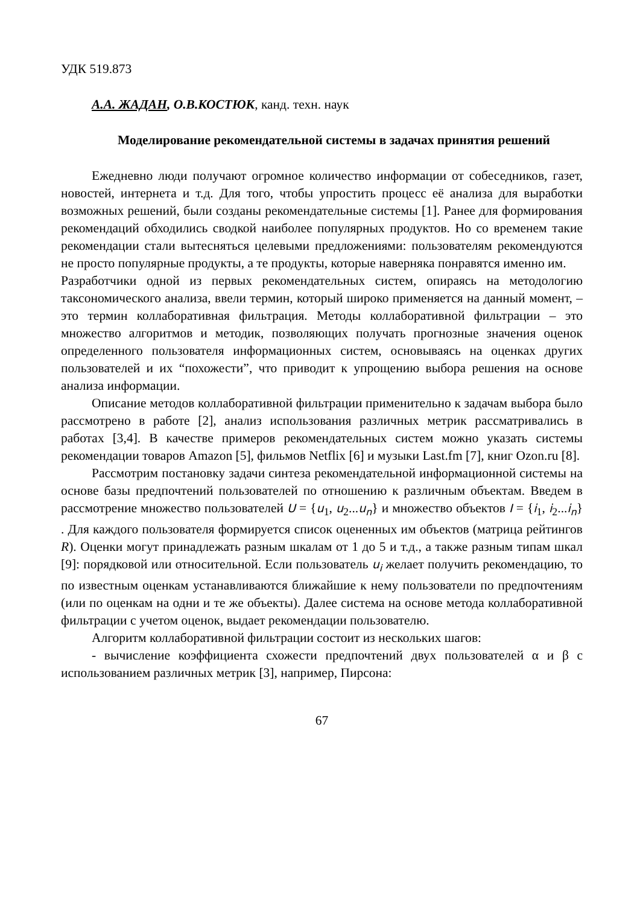УДК 519.873
А.А. ЖАДАН, О.В.КОСТЮК, канд. техн. наук
Моделирование рекомендательной системы в задачах принятия решений
Ежедневно люди получают огромное количество информации от собеседников, газет, новостей, интернета и т.д. Для того, чтобы упростить процесс её анализа для выработки возможных решений, были созданы рекомендательные системы [1]. Ранее для формирования рекомендаций обходились сводкой наиболее популярных продуктов. Но со временем такие рекомендации стали вытесняться целевыми предложениями: пользователям рекомендуются не просто популярные продукты, а те продукты, которые наверняка понравятся именно им.
Разработчики одной из первых рекомендательных систем, опираясь на методологию таксономического анализа, ввели термин, который широко применяется на данный момент, – это термин коллаборативная фильтрация. Методы коллаборативной фильтрации – это множество алгоритмов и методик, позволяющих получать прогнозные значения оценок определенного пользователя информационных систем, основываясь на оценках других пользователей и их “похожести”, что приводит к упрощению выбора решения на основе анализа информации.
Описание методов коллаборативной фильтрации применительно к задачам выбора было рассмотрено в работе [2], анализ использования различных метрик рассматривались в работах [3,4]. В качестве примеров рекомендательных систем можно указать системы рекомендации товаров Amazon [5], фильмов Netflix [6] и музыки Last.fm [7], книг Ozon.ru [8].
Рассмотрим постановку задачи синтеза рекомендательной информационной системы на основе базы предпочтений пользователей по отношению к различным объектам. Введем в рассмотрение множество пользователей U = {u<sub>1</sub>, u<sub>2</sub>...u<sub>n</sub>} и множество объектов I = {i<sub>1</sub>, i<sub>2</sub>...i<sub>n</sub>} . Для каждого пользователя формируется список оцененных им объектов (матрица рейтингов R). Оценки могут принадлежать разным шкалам от 1 до 5 и т.д., а также разным типам шкал [9]: порядковой или относительной. Если пользователь u<sub>i</sub> желает получить рекомендацию, то по известным оценкам устанавливаются ближайшие к нему пользователи по предпочтениям (или по оценкам на одни и те же объекты). Далее система на основе метода коллаборативной фильтрации с учетом оценок, выдает рекомендации пользователю.
Алгоритм коллаборативной фильтрации состоит из нескольких шагов:
- вычисление коэффициента схожести предпочтений двух пользователей α и β с использованием различных метрик [3], например, Пирсона:
67